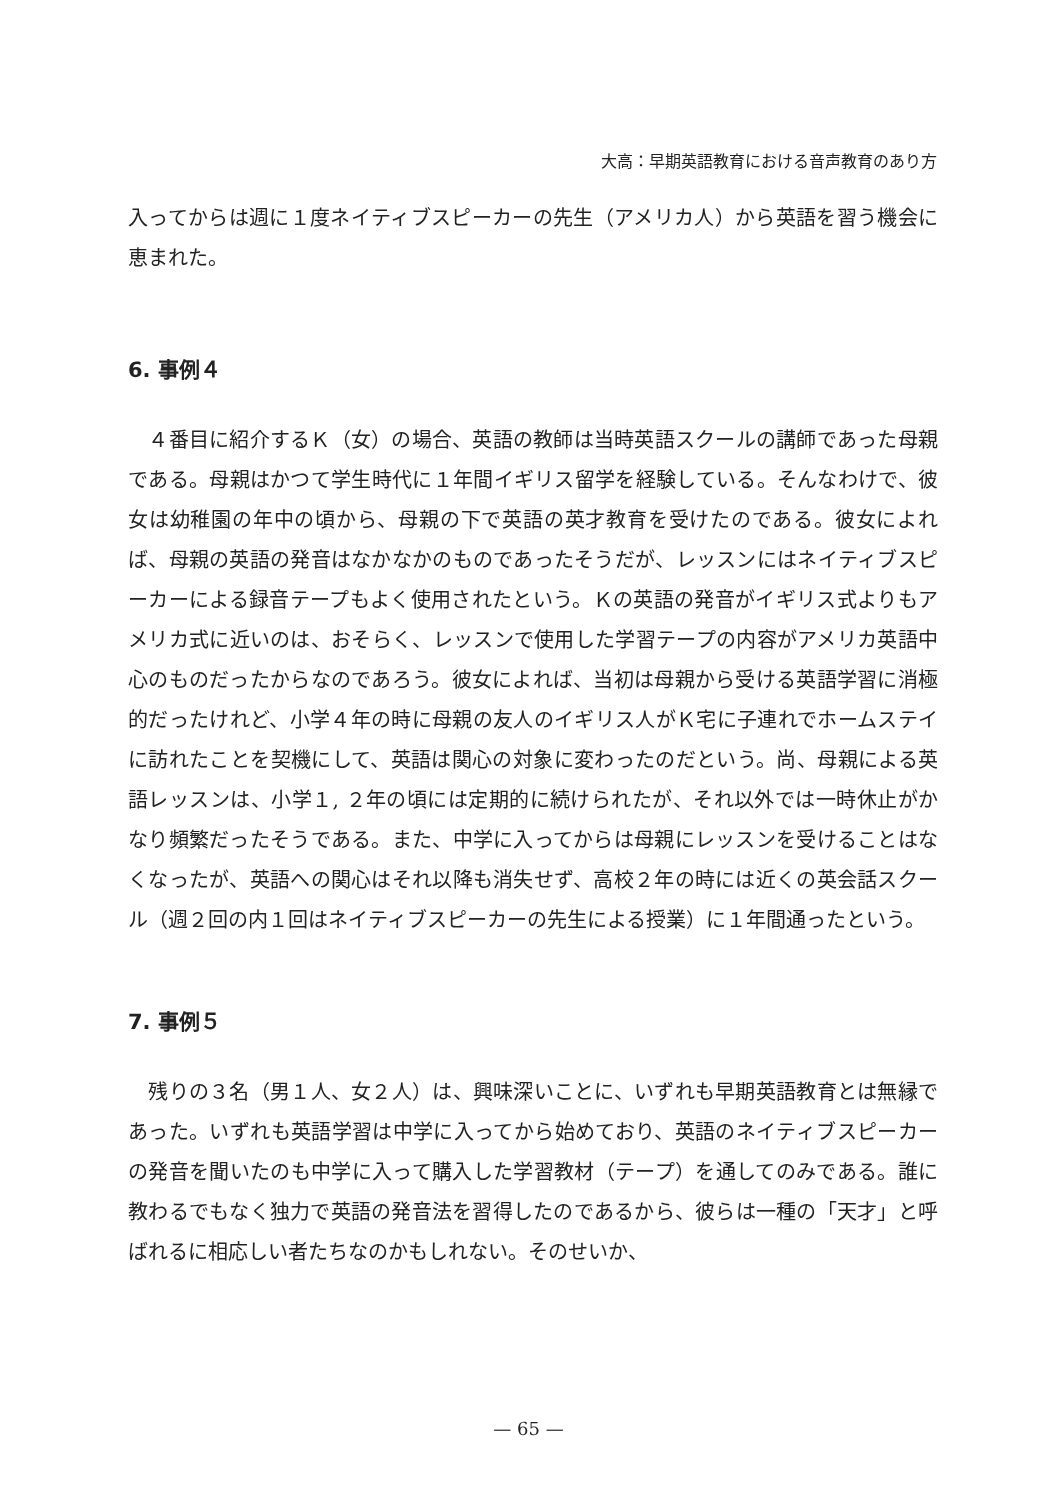大高：早期英語教育における音声教育のあり方
入ってからは週に１度ネイティブスピーカーの先生（アメリカ人）から英語を習う機会に恵まれた。
6. 事例４
　４番目に紹介するＫ（女）の場合、英語の教師は当時英語スクールの講師であった母親である。母親はかつて学生時代に１年間イギリス留学を経験している。そんなわけで、彼女は幼稚園の年中の頃から、母親の下で英語の英才教育を受けたのである。彼女によれば、母親の英語の発音はなかなかのものであったそうだが、レッスンにはネイティブスピーカーによる録音テープもよく使用されたという。Ｋの英語の発音がイギリス式よりもアメリカ式に近いのは、おそらく、レッスンで使用した学習テープの内容がアメリカ英語中心のものだったからなのであろう。彼女によれば、当初は母親から受ける英語学習に消極的だったけれど、小学４年の時に母親の友人のイギリス人がＫ宅に子連れでホームステイに訪れたことを契機にして、英語は関心の対象に変わったのだという。尚、母親による英語レッスンは、小学１, ２年の頃には定期的に続けられたが、それ以外では一時休止がかなり頻繁だったそうである。また、中学に入ってからは母親にレッスンを受けることはなくなったが、英語への関心はそれ以降も消失せず、高校２年の時には近くの英会話スクール（週２回の内１回はネイティブスピーカーの先生による授業）に１年間通ったという。
7. 事例５
　残りの３名（男１人、女２人）は、興味深いことに、いずれも早期英語教育とは無縁であった。いずれも英語学習は中学に入ってから始めており、英語のネイティブスピーカーの発音を聞いたのも中学に入って購入した学習教材（テープ）を通してのみである。誰に教わるでもなく独力で英語の発音法を習得したのであるから、彼らは一種の「天才」と呼ばれるに相応しい者たちなのかもしれない。そのせいか、
— 65 —